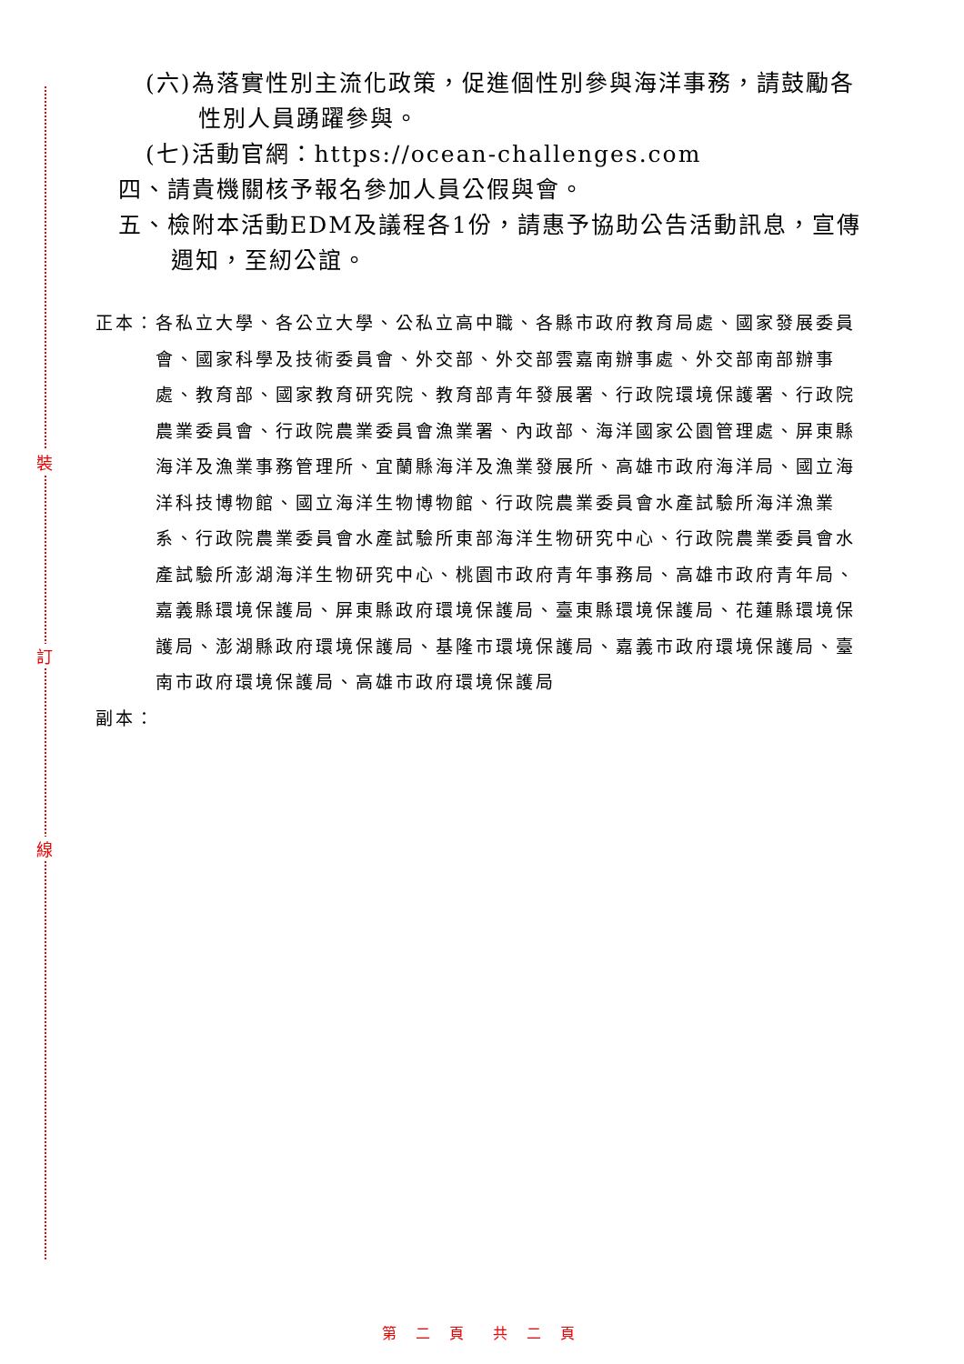裝
訂
線
(六)為落實性別主流化政策，促進個性別參與海洋事務，請鼓勵各性別人員踴躍參與。
(七)活動官網：https://ocean-challenges.com
四、請貴機關核予報名參加人員公假與會。
五、檢附本活動EDM及議程各1份，請惠予協助公告活動訊息，宣傳週知，至紉公誼。
正本：各私立大學、各公立大學、公私立高中職、各縣市政府教育局處、國家發展委員會、國家科學及技術委員會、外交部、外交部雲嘉南辦事處、外交部南部辦事處、教育部、國家教育研究院、教育部青年發展署、行政院環境保護署、行政院農業委員會、行政院農業委員會漁業署、內政部、海洋國家公園管理處、屏東縣海洋及漁業事務管理所、宜蘭縣海洋及漁業發展所、高雄市政府海洋局、國立海洋科技博物館、國立海洋生物博物館、行政院農業委員會水產試驗所海洋漁業系、行政院農業委員會水產試驗所東部海洋生物研究中心、行政院農業委員會水產試驗所澎湖海洋生物研究中心、桃園市政府青年事務局、高雄市政府青年局、嘉義縣環境保護局、屏東縣政府環境保護局、臺東縣環境保護局、花蓮縣環境保護局、澎湖縣政府環境保護局、基隆市環境保護局、嘉義市政府環境保護局、臺南市政府環境保護局、高雄市政府環境保護局
副本：
第 二 頁　共 二 頁